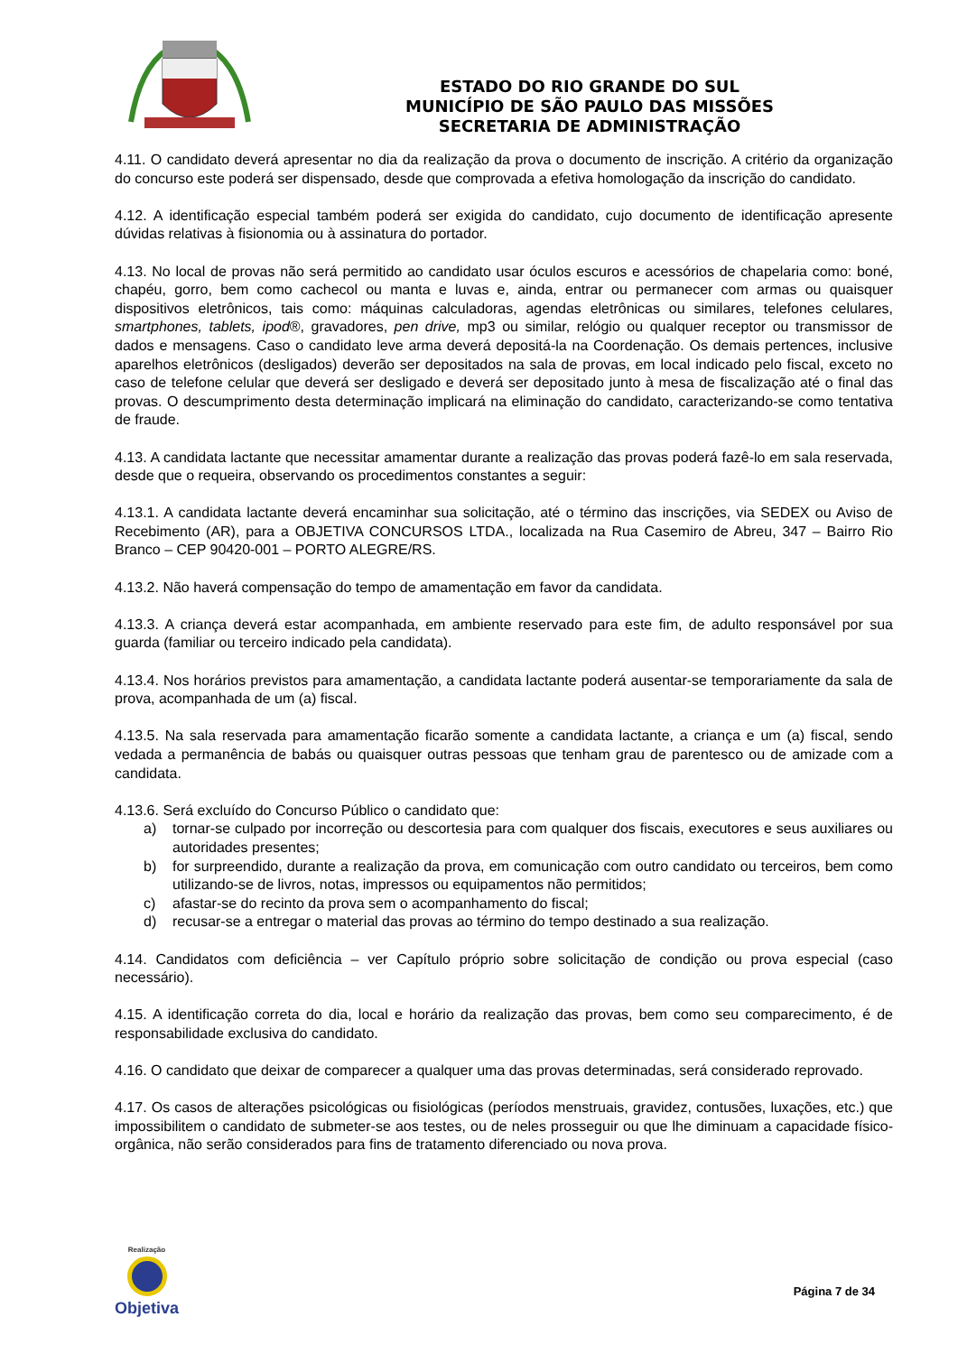ESTADO DO RIO GRANDE DO SUL
MUNICÍPIO DE SÃO PAULO DAS MISSÕES
SECRETARIA DE ADMINISTRAÇÃO
4.11. O candidato deverá apresentar no dia da realização da prova o documento de inscrição. A critério da organização do concurso este poderá ser dispensado, desde que comprovada a efetiva homologação da inscrição do candidato.
4.12. A identificação especial também poderá ser exigida do candidato, cujo documento de identificação apresente dúvidas relativas à fisionomia ou à assinatura do portador.
4.13. No local de provas não será permitido ao candidato usar óculos escuros e acessórios de chapelaria como: boné, chapéu, gorro, bem como cachecol ou manta e luvas e, ainda, entrar ou permanecer com armas ou quaisquer dispositivos eletrônicos, tais como: máquinas calculadoras, agendas eletrônicas ou similares, telefones celulares, smartphones, tablets, ipod®, gravadores, pen drive, mp3 ou similar, relógio ou qualquer receptor ou transmissor de dados e mensagens. Caso o candidato leve arma deverá depositá-la na Coordenação. Os demais pertences, inclusive aparelhos eletrônicos (desligados) deverão ser depositados na sala de provas, em local indicado pelo fiscal, exceto no caso de telefone celular que deverá ser desligado e deverá ser depositado junto à mesa de fiscalização até o final das provas. O descumprimento desta determinação implicará na eliminação do candidato, caracterizando-se como tentativa de fraude.
4.13. A candidata lactante que necessitar amamentar durante a realização das provas poderá fazê-lo em sala reservada, desde que o requeira, observando os procedimentos constantes a seguir:
4.13.1. A candidata lactante deverá encaminhar sua solicitação, até o término das inscrições, via SEDEX ou Aviso de Recebimento (AR), para a OBJETIVA CONCURSOS LTDA., localizada na Rua Casemiro de Abreu, 347 – Bairro Rio Branco – CEP 90420-001 – PORTO ALEGRE/RS.
4.13.2. Não haverá compensação do tempo de amamentação em favor da candidata.
4.13.3. A criança deverá estar acompanhada, em ambiente reservado para este fim, de adulto responsável por sua guarda (familiar ou terceiro indicado pela candidata).
4.13.4. Nos horários previstos para amamentação, a candidata lactante poderá ausentar-se temporariamente da sala de prova, acompanhada de um (a) fiscal.
4.13.5. Na sala reservada para amamentação ficarão somente a candidata lactante, a criança e um (a) fiscal, sendo vedada a permanência de babás ou quaisquer outras pessoas que tenham grau de parentesco ou de amizade com a candidata.
4.13.6. Será excluído do Concurso Público o candidato que:
a) tornar-se culpado por incorreção ou descortesia para com qualquer dos fiscais, executores e seus auxiliares ou autoridades presentes;
b) for surpreendido, durante a realização da prova, em comunicação com outro candidato ou terceiros, bem como utilizando-se de livros, notas, impressos ou equipamentos não permitidos;
c) afastar-se do recinto da prova sem o acompanhamento do fiscal;
d) recusar-se a entregar o material das provas ao término do tempo destinado a sua realização.
4.14. Candidatos com deficiência – ver Capítulo próprio sobre solicitação de condição ou prova especial (caso necessário).
4.15. A identificação correta do dia, local e horário da realização das provas, bem como seu comparecimento, é de responsabilidade exclusiva do candidato.
4.16. O candidato que deixar de comparecer a qualquer uma das provas determinadas, será considerado reprovado.
4.17. Os casos de alterações psicológicas ou fisiológicas (períodos menstruais, gravidez, contusões, luxações, etc.) que impossibilitem o candidato de submeter-se aos testes, ou de neles prosseguir ou que lhe diminuam a capacidade físico-orgânica, não serão considerados para fins de tratamento diferenciado ou nova prova.
Realização
Objetiva
Página 7 de 34